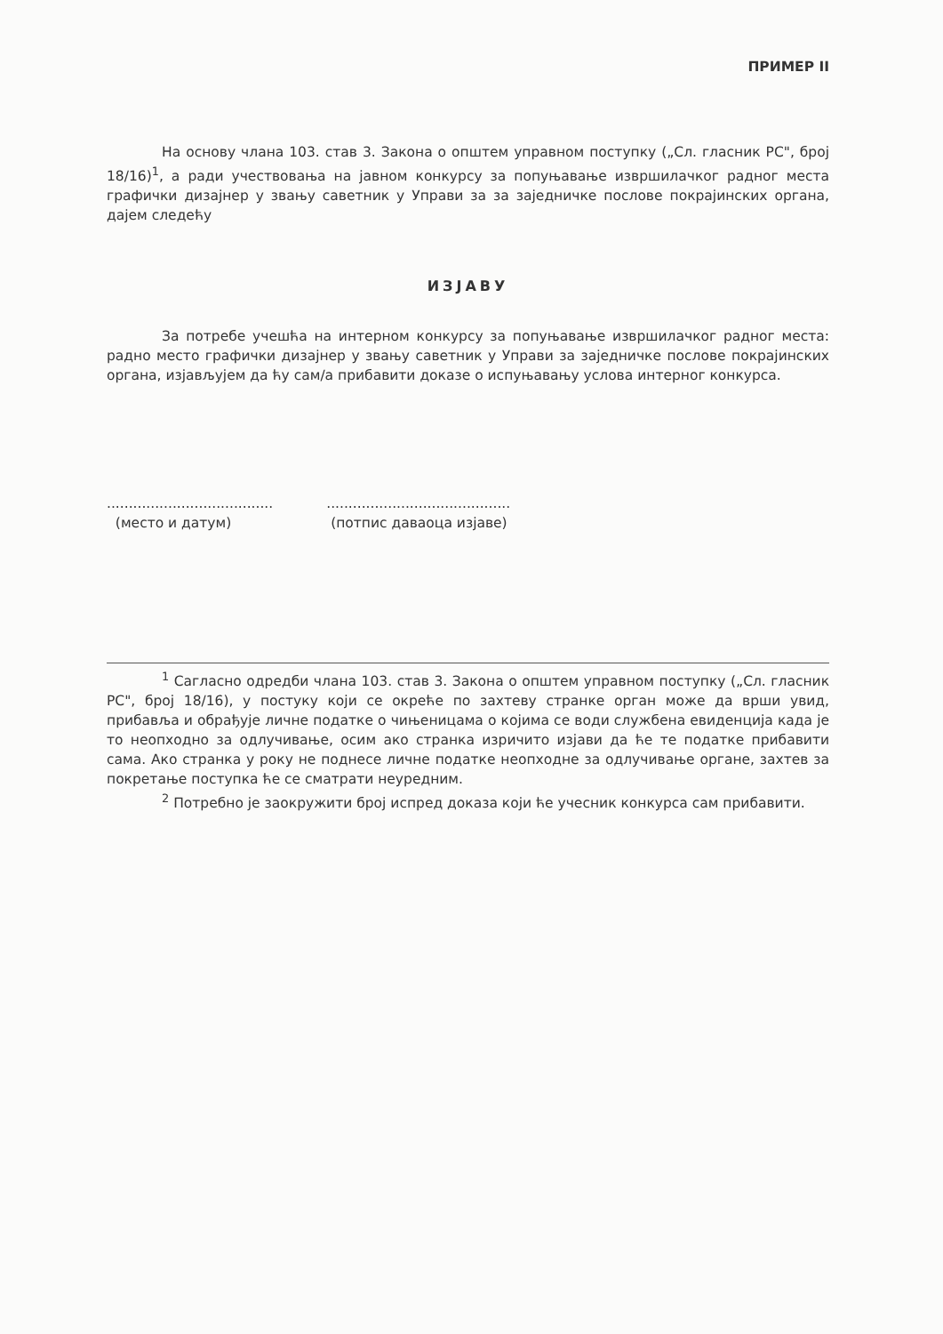ПРИМЕР II
На основу члана 103. став 3. Закона о општем управном поступку („Сл. гласник РС", број 18/16)<sup>1</sup>, а ради учествовања на јавном конкурсу за попуњавање извршилачког радног места графички дизајнер у звању саветник у Управи за за заједничке послове покрајинских органа, дајем следећу
ИЗЈАВУ
За потребе учешћа на интерном конкурсу за попуњавање извршилачког радног места: радно место графички дизајнер у звању саветник у Управи за заједничке послове покрајинских органа, изјављујем да ћу сам/а прибавити доказе о испуњавању услова интерног конкурса.
......................................
(место и датум)
..........................................
(потпис даваоца изјаве)
<sup>1</sup> Сагласно одредби члана 103. став 3. Закона о општем управном поступку („Сл. гласник РС", број 18/16), у постуку који се окреће по захтеву странке орган може да врши увид, прибавља и обрађује личне податке о чињеницама о којима се води службена евиденција када је то неопходно за одлучивање, осим ако странка изричито изјави да ће те податке прибавити сама. Ако странка у року не поднесе личне податке неопходне за одлучивање органе, захтев за покретање поступка ће се сматрати неуредним.
<sup>2</sup> Потребно је заокружити број испред доказа који ће учесник конкурса сам прибавити.